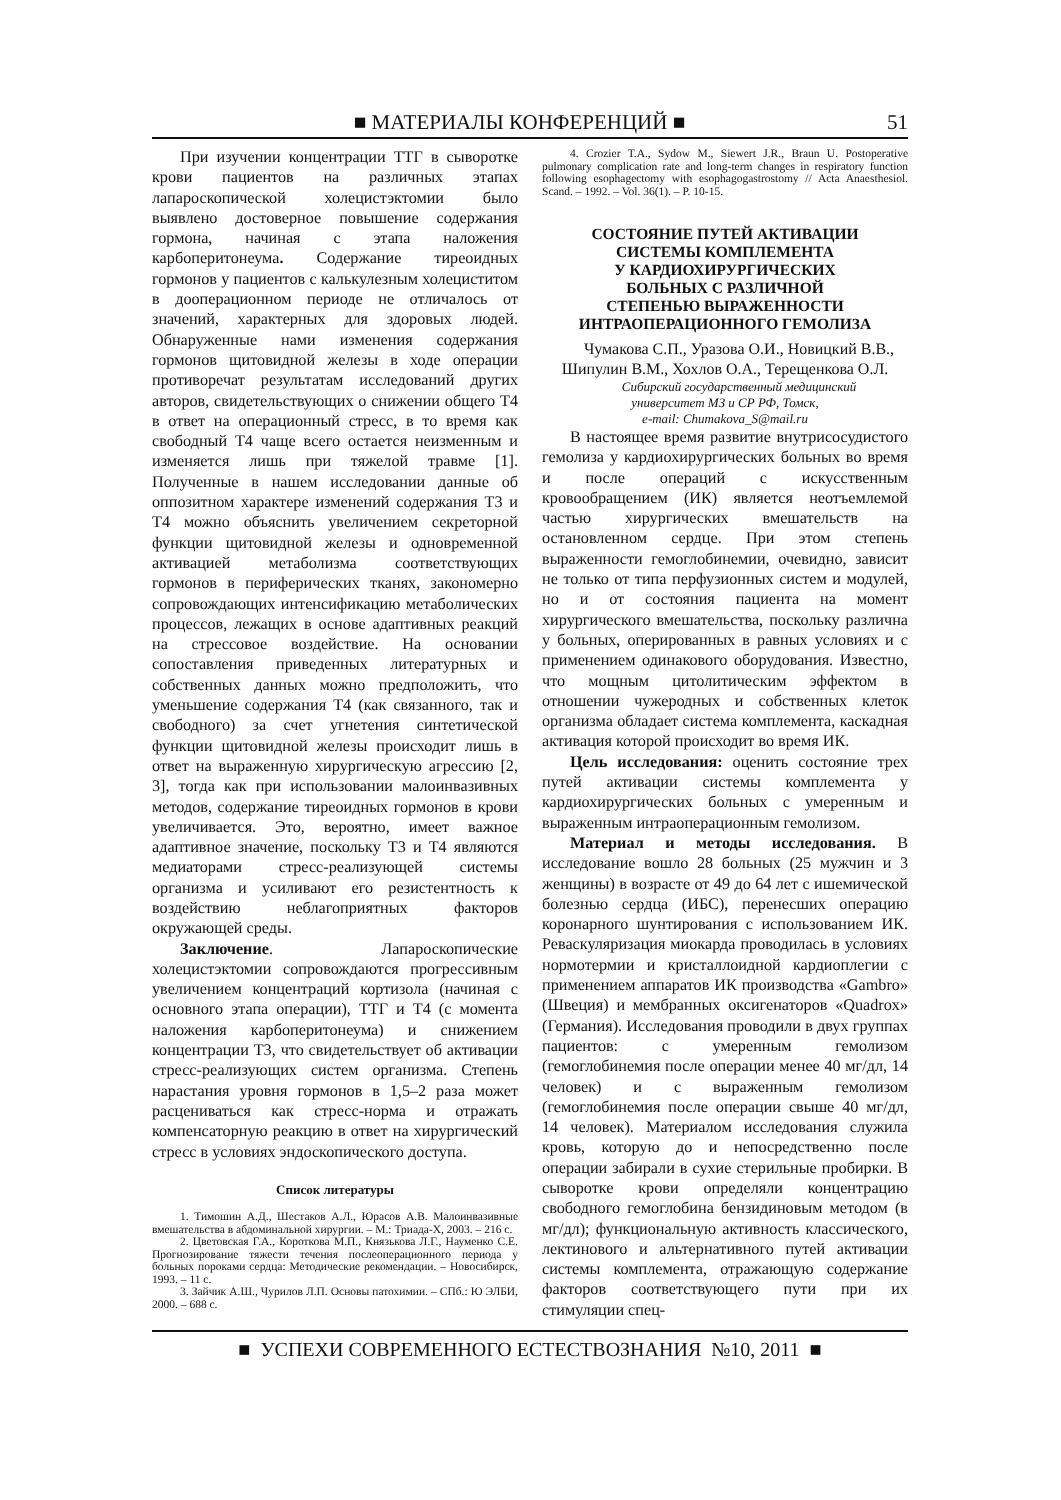■ МАТЕРИАЛЫ КОНФЕРЕНЦИЙ ■ 51
При изучении концентрации ТТГ в сыворотке крови пациентов на различных этапах лапароскопической холецистэктомии было выявлено достоверное повышение содержания гормона, начиная с этапа наложения карбоперитонеума. Содержание тиреоидных гормонов у пациентов с калькулезным холециститом в дооперационном периоде не отличалось от значений, характерных для здоровых людей. Обнаруженные нами изменения содержания гормонов щитовидной железы в ходе операции противоречат результатам исследований других авторов, свидетельствующих о снижении общего Т4 в ответ на операционный стресс, в то время как свободный Т4 чаще всего остается неизменным и изменяется лишь при тяжелой травме [1]. Полученные в нашем исследовании данные об оппозитном характере изменений содержания Т3 и Т4 можно объяснить увеличением секреторной функции щитовидной железы и одновременной активацией метаболизма соответствующих гормонов в периферических тканях, закономерно сопровождающих интенсификацию метаболических процессов, лежащих в основе адаптивных реакций на стрессовое воздействие. На основании сопоставления приведенных литературных и собственных данных можно предположить, что уменьшение содержания Т4 (как связанного, так и свободного) за счет угнетения синтетической функции щитовидной железы происходит лишь в ответ на выраженную хирургическую агрессию [2, 3], тогда как при использовании малоинвазивных методов, содержание тиреоидных гормонов в крови увеличивается. Это, вероятно, имеет важное адаптивное значение, поскольку Т3 и Т4 являются медиаторами стресс-реализующей системы организма и усиливают его резистентность к воздействию неблагоприятных факторов окружающей среды.
Заключение. Лапароскопические холецистэктомии сопровождаются прогрессивным увеличением концентраций кортизола (начиная с основного этапа операции), ТТГ и Т4 (с момента наложения карбоперитонеума) и снижением концентрации Т3, что свидетельствует об активации стресс-реализующих систем организма. Степень нарастания уровня гормонов в 1,5–2 раза может расцениваться как стресс-норма и отражать компенсаторную реакцию в ответ на хирургический стресс в условиях эндоскопического доступа.
Список литературы
1. Тимошин А.Д., Шестаков А.Л., Юрасов А.В. Малоинвазивные вмешательства в абдоминальной хирургии. – М.: Триада-Х, 2003. – 216 с.
2. Цветовская Г.А., Короткова М.П., Князькова Л.Г., Науменко С.Е. Прогнозирование тяжести течения послеоперационного периода у больных пороками сердца: Методические рекомендации. – Новосибирск, 1993. – 11 с.
3. Зайчик А.Ш., Чурилов Л.П. Основы патохимии. – СПб.: Ю ЭЛБИ, 2000. – 688 с.
4. Crozier T.A., Sydow M., Siewert J.R., Braun U. Postoperative pulmonary complication rate and long-term changes in respiratory function following esophagectomy with esophagogastrostomy // Acta Anaesthesiol. Scand. – 1992. – Vol. 36(1). – P. 10-15.
СОСТОЯНИЕ ПУТЕЙ АКТИВАЦИИ
СИСТЕМЫ КОМПЛЕМЕНТА
У КАРДИОХИРУРГИЧЕСКИХ
БОЛЬНЫХ С РАЗЛИЧНОЙ
СТЕПЕНЬЮ ВЫРАЖЕННОСТИ
ИНТРАОПЕРАЦИОННОГО ГЕМОЛИЗА
Чумакова С.П., Уразова О.И., Новицкий В.В., Шипулин В.М., Хохлов О.А., Терещенкова О.Л.
Сибирский государственный медицинский
университет МЗ и СР РФ, Томск,
e-mail: Chumakova_S@mail.ru
В настоящее время развитие внутрисосудистого гемолиза у кардиохирургических больных во время и после операций с искусственным кровообращением (ИК) является неотъемлемой частью хирургических вмешательств на остановленном сердце. При этом степень выраженности гемоглобинемии, очевидно, зависит не только от типа перфузионных систем и модулей, но и от состояния пациента на момент хирургического вмешательства, поскольку различна у больных, оперированных в равных условиях и с применением одинакового оборудования. Известно, что мощным цитолитическим эффектом в отношении чужеродных и собственных клеток организма обладает система комплемента, каскадная активация которой происходит во время ИК.
Цель исследования: оценить состояние трех путей активации системы комплемента у кардиохирургических больных с умеренным и выраженным интраоперационным гемолизом.
Материал и методы исследования. В исследование вошло 28 больных (25 мужчин и 3 женщины) в возрасте от 49 до 64 лет с ишемической болезнью сердца (ИБС), перенесших операцию коронарного шунтирования с использованием ИК. Реваскуляризация миокарда проводилась в условиях нормотермии и кристаллоидной кардиоплегии с применением аппаратов ИК производства «Gambro» (Швеция) и мембранных оксигенаторов «Quadrox» (Германия). Исследования проводили в двух группах пациентов: с умеренным гемолизом (гемоглобинемия после операции менее 40 мг/дл, 14 человек) и с выраженным гемолизом (гемоглобинемия после операции свыше 40 мг/дл, 14 человек). Материалом исследования служила кровь, которую до и непосредственно после операции забирали в сухие стерильные пробирки. В сыворотке крови определяли концентрацию свободного гемоглобина бензидиновым методом (в мг/дл); функциональную активность классического, лектинового и альтернативного путей активации системы комплемента, отражающую содержание факторов соответствующего пути при их стимуляции спец-
■ УСПЕХИ СОВРЕМЕННОГО ЕСТЕСТВОЗНАНИЯ №10, 2011 ■